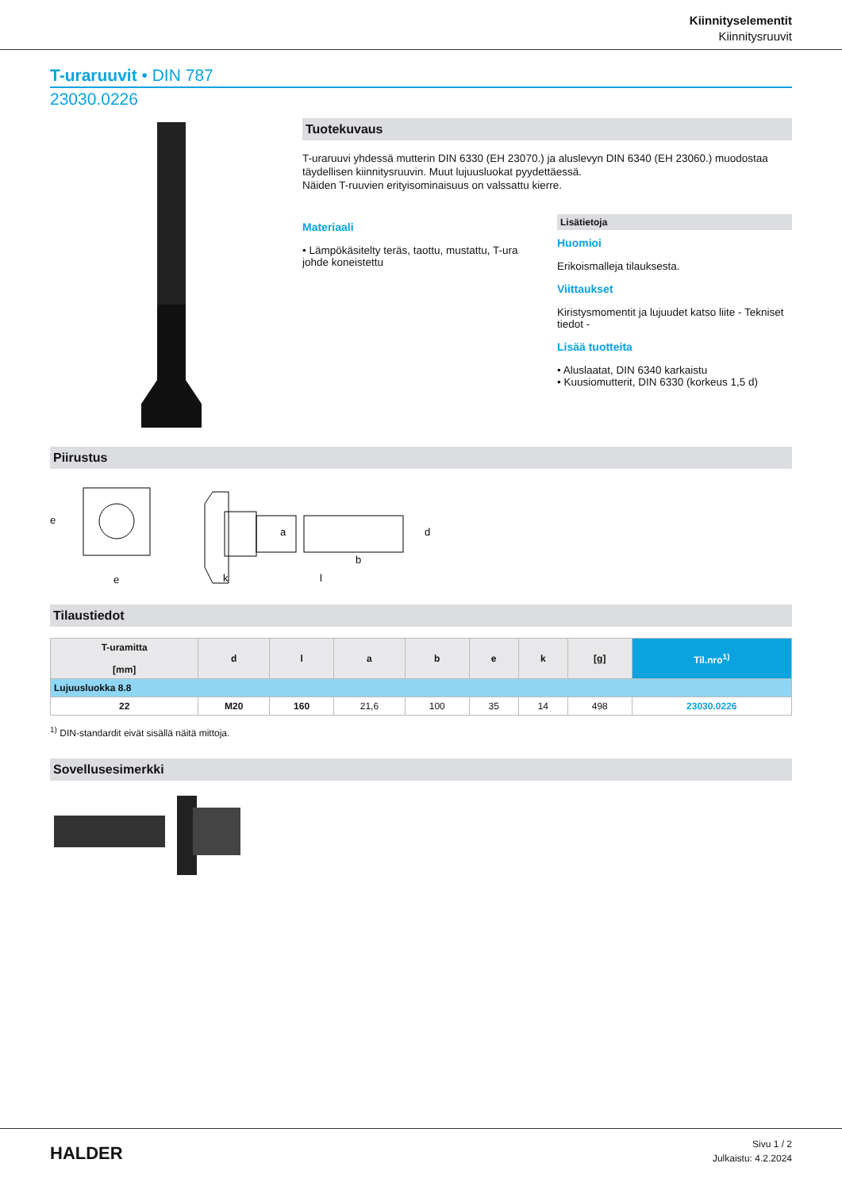Kiinnityselementit
Kiinnitysruuvit
T-uraruuvit • DIN 787
23030.0226
Tuotekuvaus
T-uraruuvi yhdessä mutterin DIN 6330 (EH 23070.) ja aluslevyn DIN 6340 (EH 23060.) muodostaa täydellisen kiinnitysruuvin. Muut lujuusluokat pyydettäessä.
Näiden T-ruuvien erityisominaisuus on valssattu kierre.
Materiaali
• Lämpökäsitelty teräs, taottu, mustattu, T-ura johde koneistettu
Lisätietoja
Huomioi
Erikoismalleja tilauksesta.
Viittaukset
Kiristysmomentit ja lujuudet katso liite - Tekniset tiedot -
Lisää tuotteita
• Aluslaatat, DIN 6340 karkaistu
• Kuusiomutterit, DIN 6330 (korkeus 1,5 d)
Piirustus
e
k
l
b
e
a
d
Tilaustiedot
| T-uramitta [mm] | d | l | a | b | e | k | [g] | Til.nro<sup>1)</sup> |
| --- | --- | --- | --- | --- | --- | --- | --- | --- |
| Lujuusluokka 8.8 | | | | | | | | |
| 22 | M20 | 160 | 21,6 | 100 | 35 | 14 | 498 | 23030.0226 |
<sup>1)</sup> DIN-standardit eivät sisällä näitä mittoja.
Sovellusesimerkki
HALDER
Sivu 1 / 2
Julkaistu: 4.2.2024